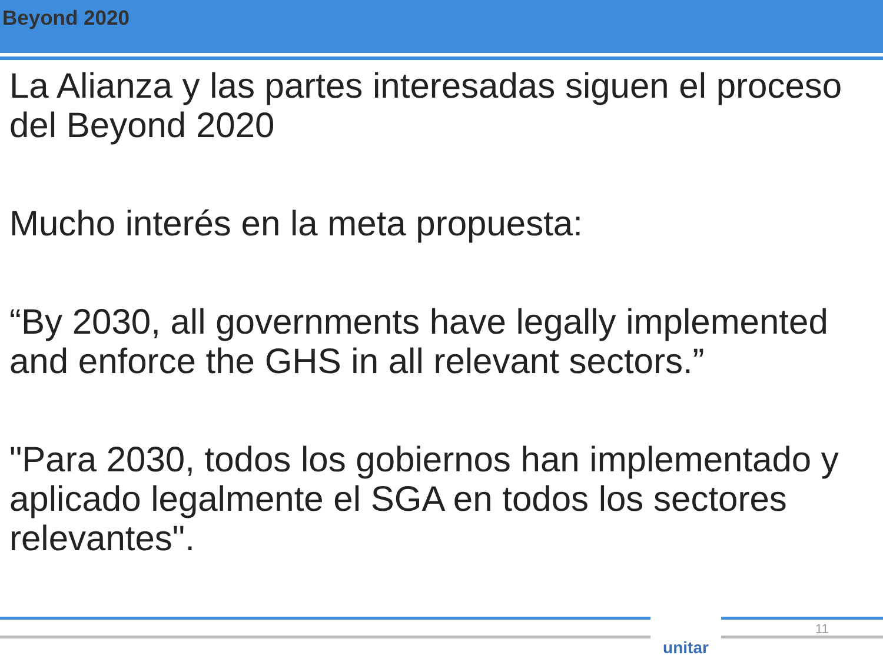Beyond 2020
La Alianza y las partes interesadas siguen el proceso del Beyond 2020
Mucho interés en la meta propuesta:
“By 2030, all governments have legally implemented and enforce the GHS in all relevant sectors.”
"Para 2030, todos los gobiernos han implementado y aplicado legalmente el SGA en todos los sectores relevantes".
unitar 11